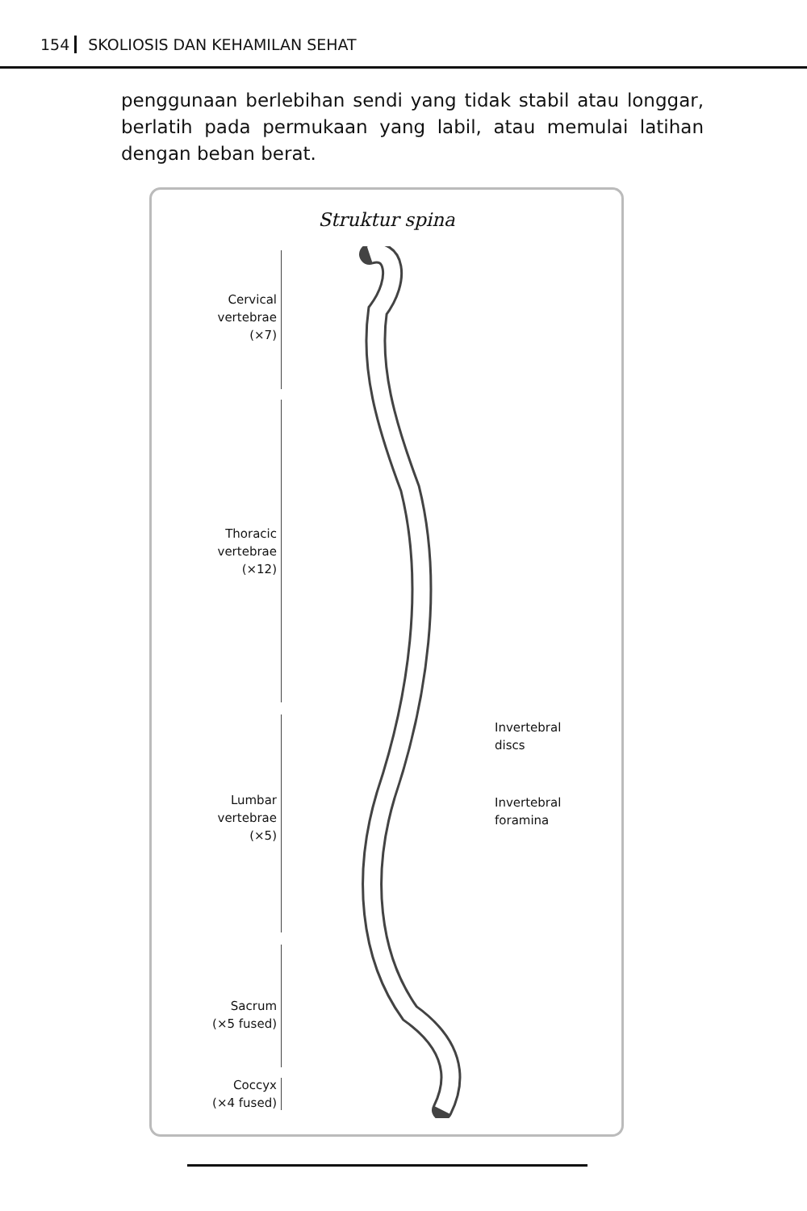154 SKOLIOSIS DAN KEHAMILAN SEHAT
penggunaan berlebihan sendi yang tidak stabil atau longgar, berlatih pada permukaan yang labil, atau memulai latihan dengan beban berat.
Struktur spina
Cervical
vertebrae
(×7)
Thoracic
vertebrae
(×12)
Lumbar
vertebrae
(×5)
Sacrum
(×5 fused)
Coccyx
(×4 fused)
Invertebral
discs
Invertebral
foramina